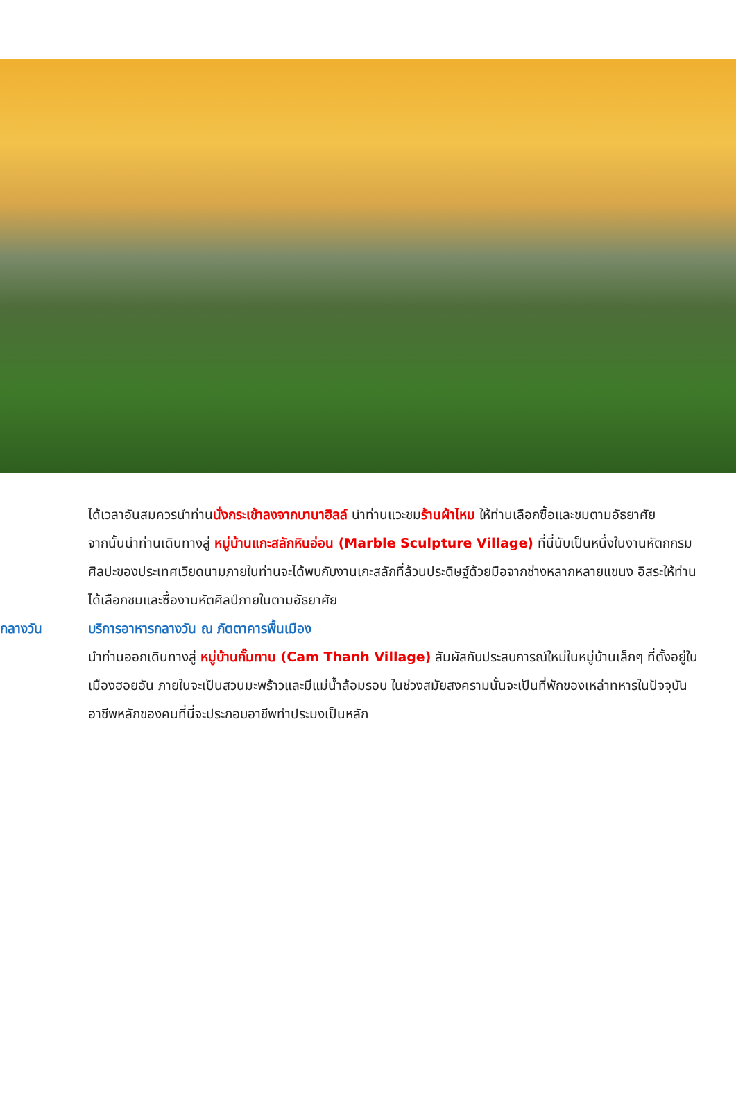ได้เวลาอันสมควรนำท่านนั่งกระเช้าลงจากบานาฮิลล์ นำท่านแวะชมร้านผ้าไหม ให้ท่านเลือกซื้อและชมตามอัธยาศัย
จากนั้นนำท่านเดินทางสู่ หมู่บ้านแกะสลักหินอ่อน (Marble Sculpture Village) ที่นี่นับเป็นหนึ่งในงานหัตกกรมศิลปะของประเทศเวียดนามภายในท่านจะได้พบกับงานเกะสลักที่ล้วนประดิษฐ์ด้วยมือจากช่างหลากหลายแขนง อิสระให้ท่านได้เลือกชมและซื้องานหัตศิลป์ภายในตามอัธยาศัย
กลางวัน บริการอาหารกลางวัน ณ ภัตตาคารพื้นเมือง
นำท่านออกเดินทางสู่ หมู่บ้านกั๊มทาน (Cam Thanh Village) สัมผัสกับประสบการณ์ใหม่ในหมู่บ้านเล็กๆ ที่ตั้งอยู่ในเมืองฮอยอัน ภายในจะเป็นสวนมะพร้าวและมีแม่น้ำล้อมรอบ ในช่วงสมัยสงครามนั้นจะเป็นที่พักของเหล่าทหารในปัจจุบันอาชีพหลักของคนที่นี่จะประกอบอาชีพทำประมงเป็นหลัก